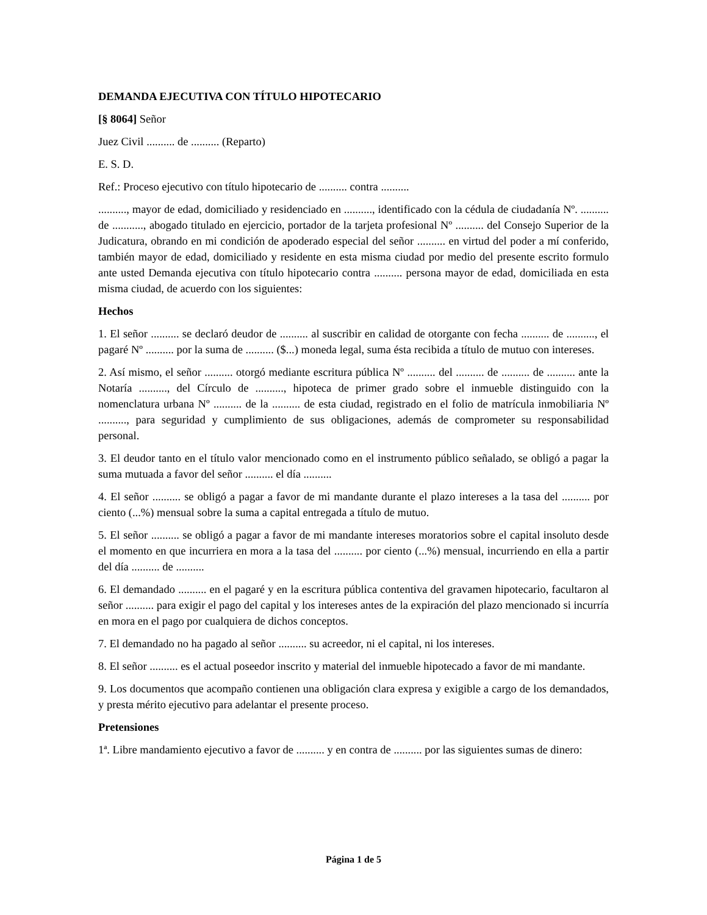DEMANDA EJECUTIVA CON TÍTULO HIPOTECARIO
[§ 8064] Señor
Juez Civil .......... de .......... (Reparto)
E. S. D.
Ref.: Proceso ejecutivo con título hipotecario de .......... contra ..........
.........., mayor de edad, domiciliado y residenciado en .........., identificado con la cédula de ciudadanía Nº. .......... de ..........., abogado titulado en ejercicio, portador de la tarjeta profesional Nº .......... del Consejo Superior de la Judicatura, obrando en mi condición de apoderado especial del señor .......... en virtud del poder a mí conferido, también mayor de edad, domiciliado y residente en esta misma ciudad por medio del presente escrito formulo ante usted Demanda ejecutiva con título hipotecario contra .......... persona mayor de edad, domiciliada en esta misma ciudad, de acuerdo con los siguientes:
Hechos
1. El señor .......... se declaró deudor de .......... al suscribir en calidad de otorgante con fecha .......... de .........., el pagaré Nº .......... por la suma de .......... ($...) moneda legal, suma ésta recibida a título de mutuo con intereses.
2. Así mismo, el señor .......... otorgó mediante escritura pública Nº .......... del .......... de .......... de .......... ante la Notaría .........., del Círculo de .........., hipoteca de primer grado sobre el inmueble distinguido con la nomenclatura urbana Nº .......... de la .......... de esta ciudad, registrado en el folio de matrícula inmobiliaria Nº .........., para seguridad y cumplimiento de sus obligaciones, además de comprometer su responsabilidad personal.
3. El deudor tanto en el título valor mencionado como en el instrumento público señalado, se obligó a pagar la suma mutuada a favor del señor .......... el día ..........
4. El señor .......... se obligó a pagar a favor de mi mandante durante el plazo intereses a la tasa del .......... por ciento (...%) mensual sobre la suma a capital entregada a título de mutuo.
5. El señor .......... se obligó a pagar a favor de mi mandante intereses moratorios sobre el capital insoluto desde el momento en que incurriera en mora a la tasa del .......... por ciento (...%) mensual, incurriendo en ella a partir del día .......... de ..........
6. El demandado .......... en el pagaré y en la escritura pública contentiva del gravamen hipotecario, facultaron al señor .......... para exigir el pago del capital y los intereses antes de la expiración del plazo mencionado si incurría en mora en el pago por cualquiera de dichos conceptos.
7. El demandado no ha pagado al señor .......... su acreedor, ni el capital, ni los intereses.
8. El señor .......... es el actual poseedor inscrito y material del inmueble hipotecado a favor de mi mandante.
9. Los documentos que acompaño contienen una obligación clara expresa y exigible a cargo de los demandados, y presta mérito ejecutivo para adelantar el presente proceso.
Pretensiones
1ª. Libre mandamiento ejecutivo a favor de .......... y en contra de .......... por las siguientes sumas de dinero:
Página 1 de 5